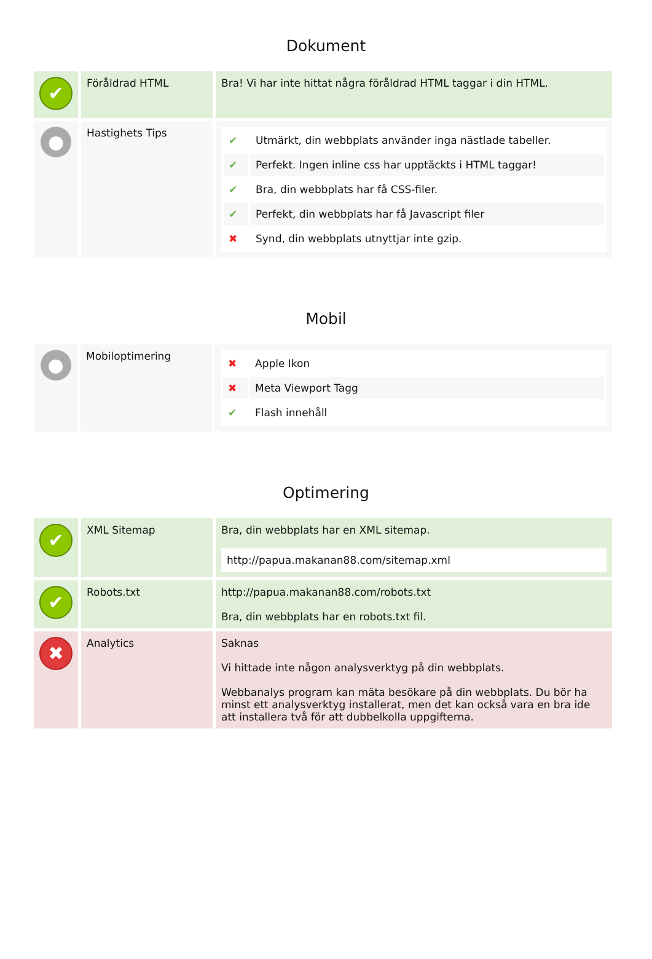Dokument
| ✔ | Föråldrad HTML | Bra! Vi har inte hittat några föråldrad HTML taggar i din HTML. |
| ● | Hastighets Tips | / ✔ / Utmärkt, din webbplats använder inga nästlade tabeller. / / ✔ / Perfekt. Ingen inline css har upptäckts i HTML taggar! / / ✔ / Bra, din webbplats har få CSS-filer. / / ✔ / Perfekt, din webbplats har få Javascript filer / / ✖ / Synd, din webbplats utnyttjar inte gzip. / |
Mobil
| ● | Mobiloptimering | / ✖ / Apple Ikon / / ✖ / Meta Viewport Tagg / / ✔ / Flash innehåll / |
Optimering
| ✔ | XML Sitemap | Bra, din webbplats har en XML sitemap. http://papua.makanan88.com/sitemap.xml |
| ✔ | Robots.txt | http://papua.makanan88.com/robots.txt Bra, din webbplats har en robots.txt fil. |
| ✖ | Analytics | Saknas Vi hittade inte någon analysverktyg på din webbplats. Webbanalys program kan mäta besökare på din webbplats. Du bör ha minst ett analysverktyg installerat, men det kan också vara en bra ide att installera två för att dubbelkolla uppgifterna. |